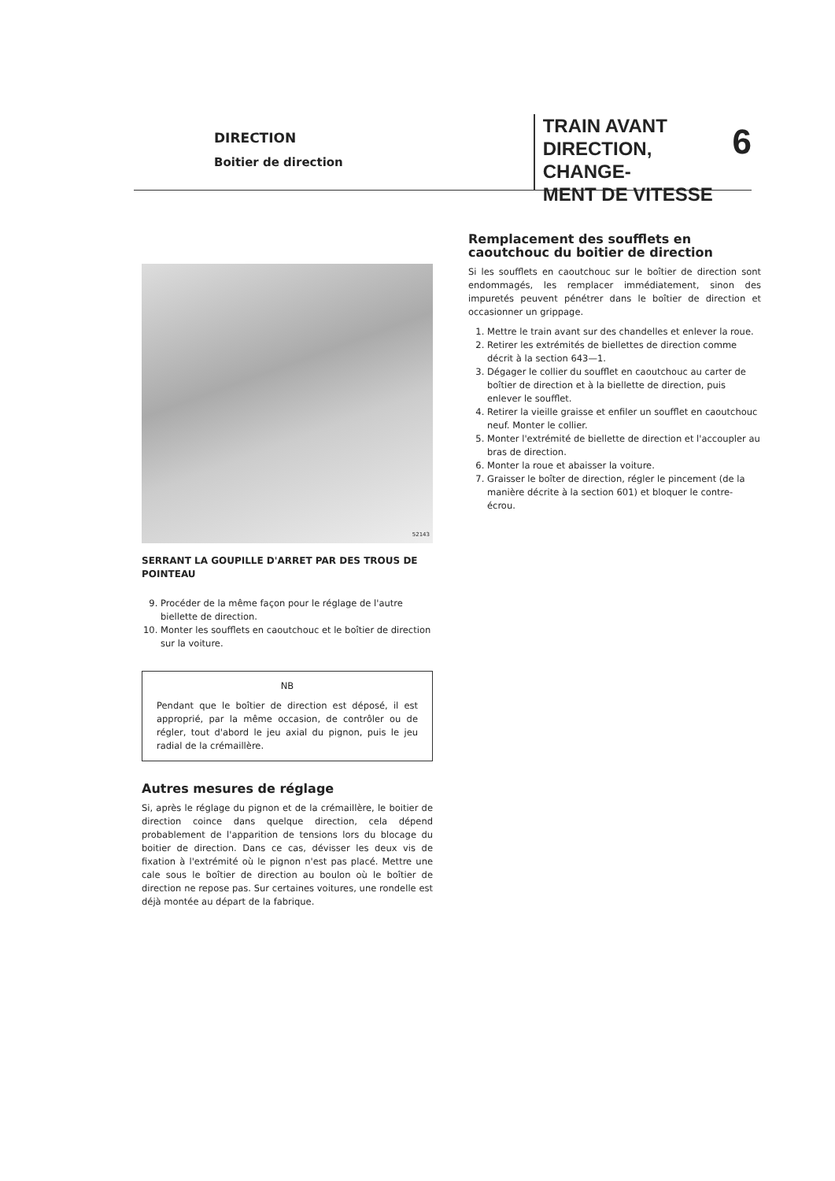DIRECTION
Boitier de direction
TRAIN AVANT
DIRECTION, CHANGE-
MENT DE VITESSE
6
52143
SERRANT LA GOUPILLE D'ARRET PAR DES TROUS DE POINTEAU
9. Procéder de la même façon pour le réglage de l'autre biellette de direction.
10. Monter les soufflets en caoutchouc et le boîtier de direction sur la voiture.
NB
Pendant que le boîtier de direction est déposé, il est approprié, par la même occasion, de contrôler ou de régler, tout d'abord le jeu axial du pignon, puis le jeu radial de la crémaillère.
Autres mesures de réglage
Si, après le réglage du pignon et de la crémaillère, le boitier de direction coince dans quelque direction, cela dépend probablement de l'apparition de tensions lors du blocage du boitier de direction. Dans ce cas, dévisser les deux vis de fixation à l'extrémité où le pignon n'est pas placé. Mettre une cale sous le boîtier de direction au boulon où le boîtier de direction ne repose pas. Sur certaines voitures, une rondelle est déjà montée au départ de la fabrique.
Remplacement des soufflets en caoutchouc du boitier de direction
Si les soufflets en caoutchouc sur le boîtier de direction sont endommagés, les remplacer immédiatement, sinon des impuretés peuvent pénétrer dans le boîtier de direction et occasionner un grippage.
1. Mettre le train avant sur des chandelles et enlever la roue.
2. Retirer les extrémités de biellettes de direction comme décrit à la section 643—1.
3. Dégager le collier du soufflet en caoutchouc au carter de boîtier de direction et à la biellette de direction, puis enlever le soufflet.
4. Retirer la vieille graisse et enfiler un soufflet en caoutchouc neuf. Monter le collier.
5. Monter l'extrémité de biellette de direction et l'accoupler au bras de direction.
6. Monter la roue et abaisser la voiture.
7. Graisser le boîter de direction, régler le pincement (de la manière décrite à la section 601) et bloquer le contre-écrou.